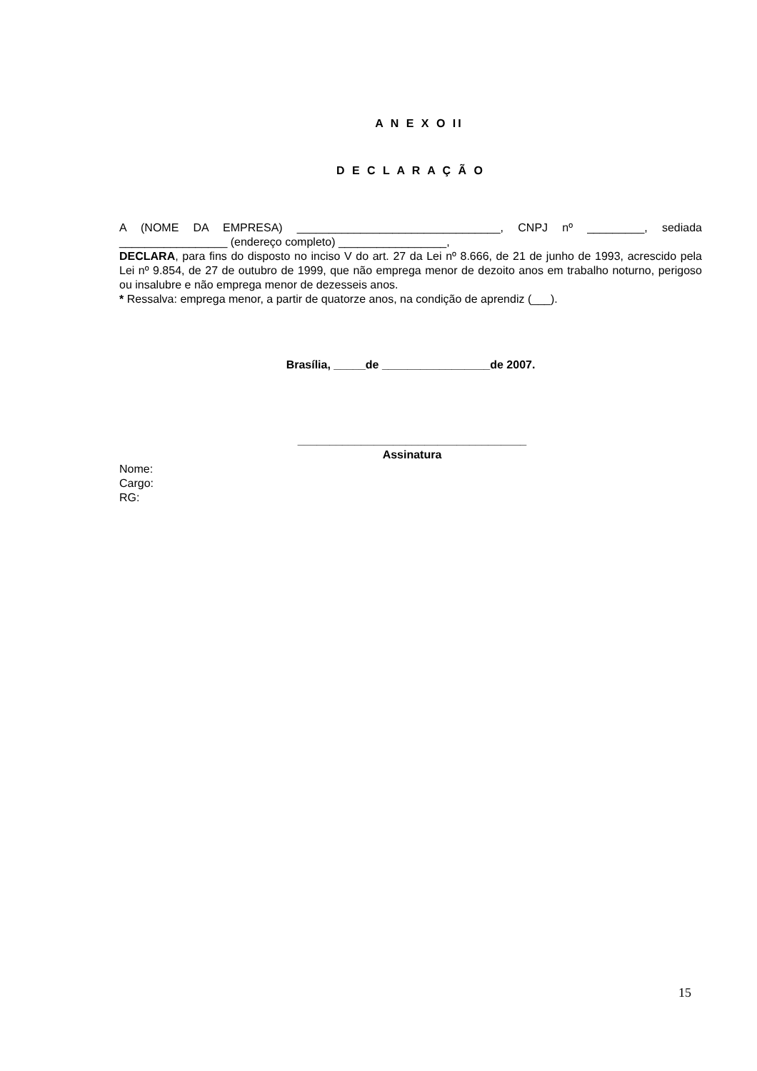A N E X O II
D E C L A R A Ç Ã O
A (NOME DA EMPRESA) ________________________________, CNPJ nº _________, sediada _________________ (endereço completo) _________________,
DECLARA, para fins do disposto no inciso V do art. 27 da Lei nº 8.666, de 21 de junho de 1993, acrescido pela Lei nº 9.854, de 27 de outubro de 1999, que não emprega menor de dezoito anos em trabalho noturno, perigoso ou insalubre e não emprega menor de dezesseis anos.
* Ressalva: emprega menor, a partir de quatorze anos, na condição de aprendiz (___).
Brasília, _____de _________________de 2007.
____________________________________
Assinatura
Nome:
Cargo:
RG:
15